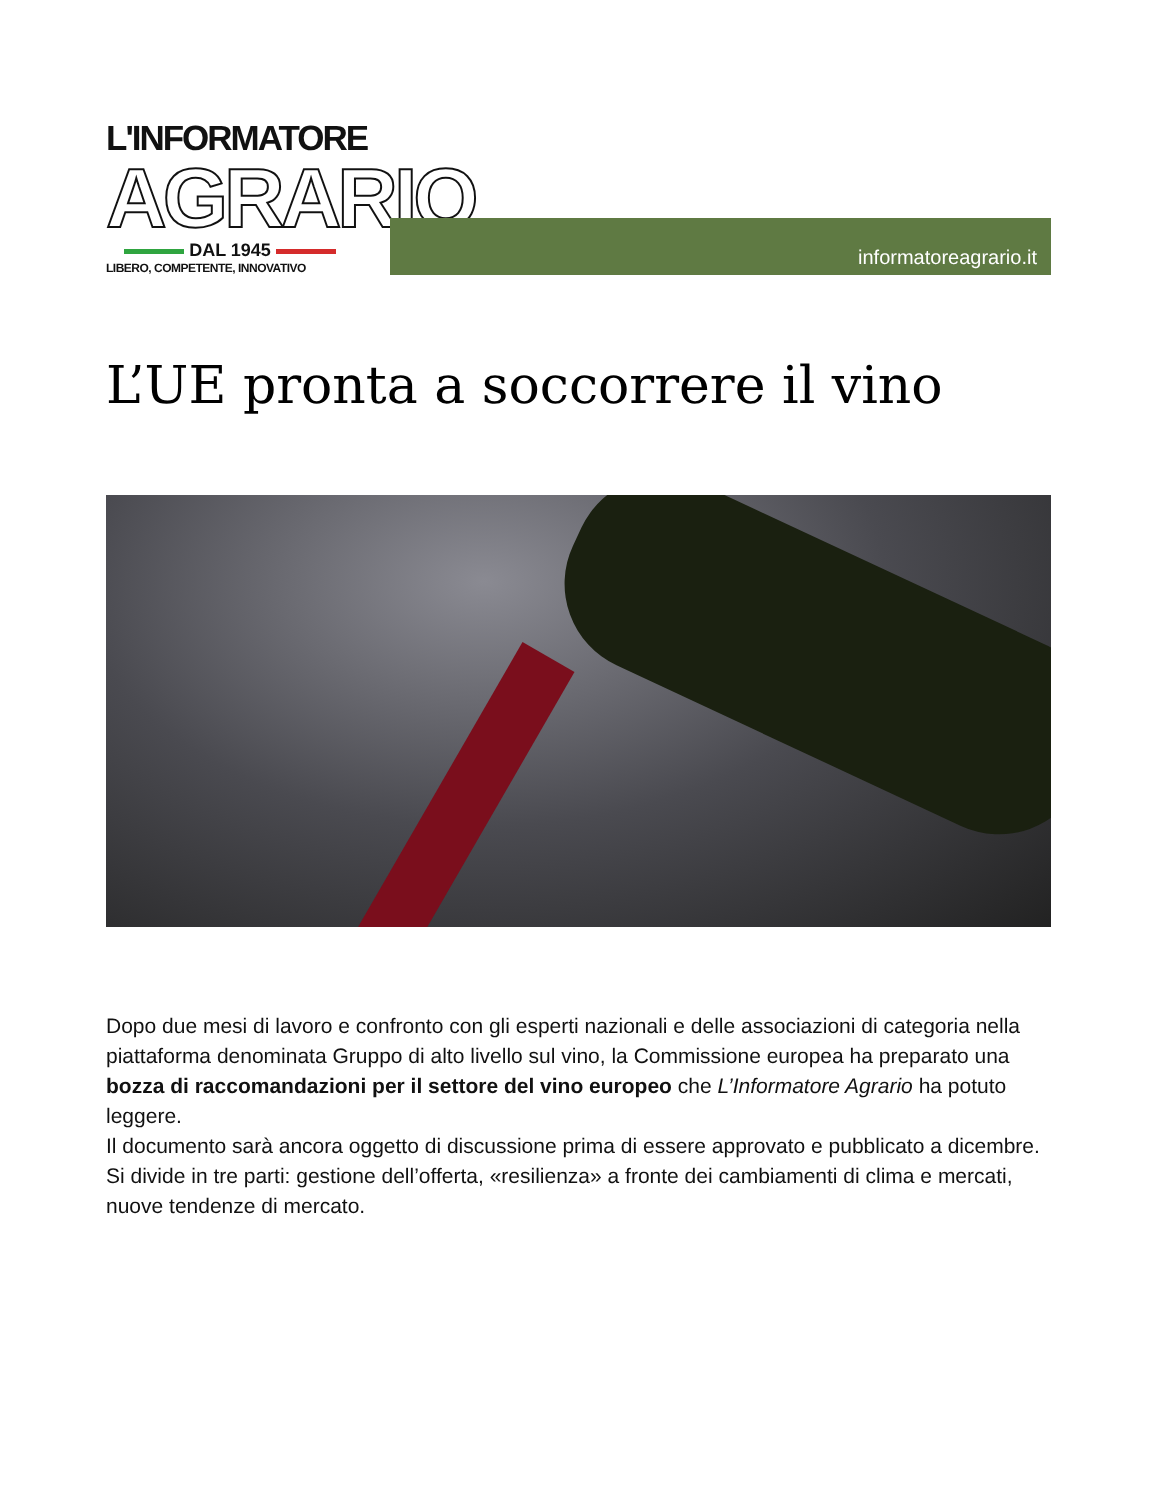L'INFORMATORE
AGRARIO
DAL 1945
LIBERO, COMPETENTE, INNOVATIVO
informatoreagrario.it
L’UE pronta a soccorrere il vino
Dopo due mesi di lavoro e confronto con gli esperti nazionali e delle associazioni di categoria nella piattaforma denominata Gruppo di alto livello sul vino, la Commissione europea ha preparato una bozza di raccomandazioni per il settore del vino europeo che L’Informatore Agrario ha potuto leggere.
Il documento sarà ancora oggetto di discussione prima di essere approvato e pubblicato a dicembre.
Si divide in tre parti: gestione dell’offerta, «resilienza» a fronte dei cambiamenti di clima e mercati, nuove tendenze di mercato.